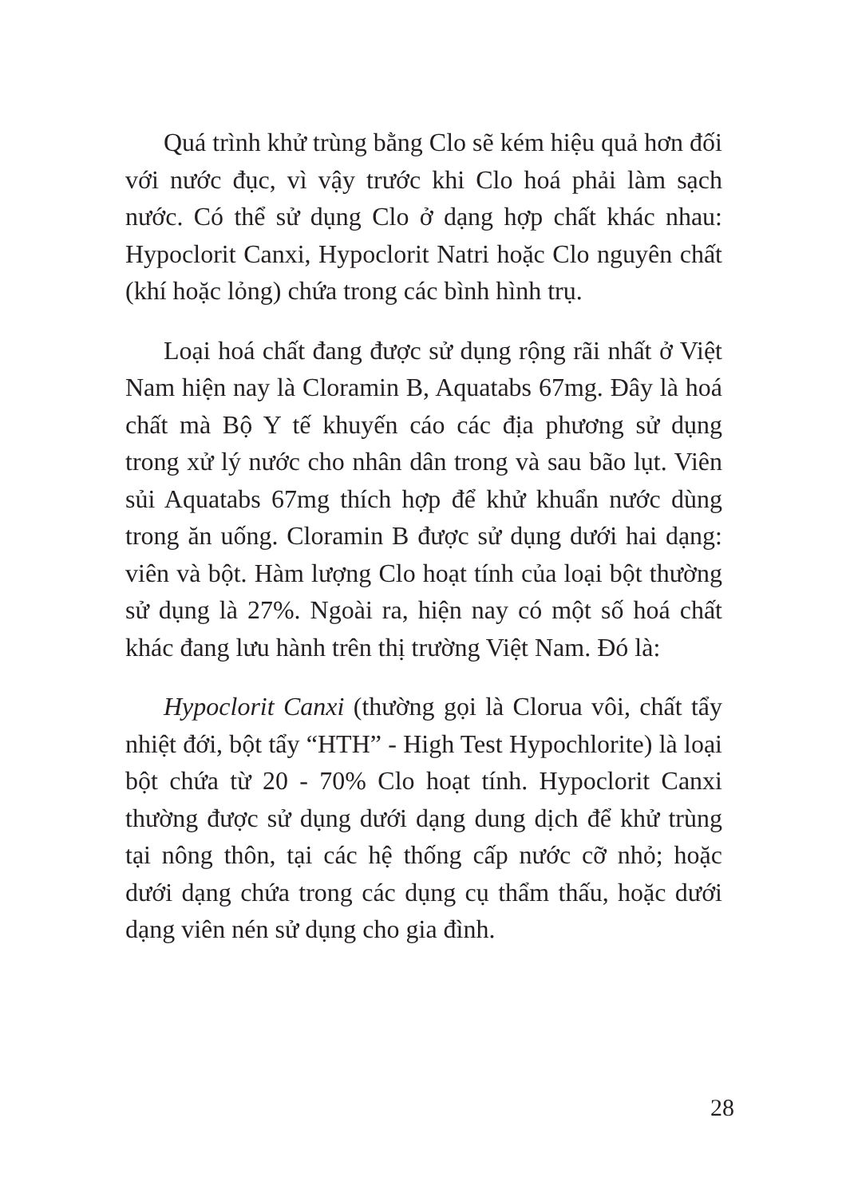Quá trình khử trùng bằng Clo sẽ kém hiệu quả hơn đối với nước đục, vì vậy trước khi Clo hoá phải làm sạch nước. Có thể sử dụng Clo ở dạng hợp chất khác nhau: Hypoclorit Canxi, Hypoclorit Natri hoặc Clo nguyên chất (khí hoặc lỏng) chứa trong các bình hình trụ.
Loại hoá chất đang được sử dụng rộng rãi nhất ở Việt Nam hiện nay là Cloramin B, Aquatabs 67mg. Đây là hoá chất mà Bộ Y tế khuyến cáo các địa phương sử dụng trong xử lý nước cho nhân dân trong và sau bão lụt. Viên sủi Aquatabs 67mg thích hợp để khử khuẩn nước dùng trong ăn uống. Cloramin B được sử dụng dưới hai dạng: viên và bột. Hàm lượng Clo hoạt tính của loại bột thường sử dụng là 27%. Ngoài ra, hiện nay có một số hoá chất khác đang lưu hành trên thị trường Việt Nam. Đó là:
Hypoclorit Canxi (thường gọi là Clorua vôi, chất tẩy nhiệt đới, bột tẩy “HTH” - High Test Hypochlorite) là loại bột chứa từ 20 - 70% Clo hoạt tính. Hypoclorit Canxi thường được sử dụng dưới dạng dung dịch để khử trùng tại nông thôn, tại các hệ thống cấp nước cỡ nhỏ; hoặc dưới dạng chứa trong các dụng cụ thẩm thấu, hoặc dưới dạng viên nén sử dụng cho gia đình.
28